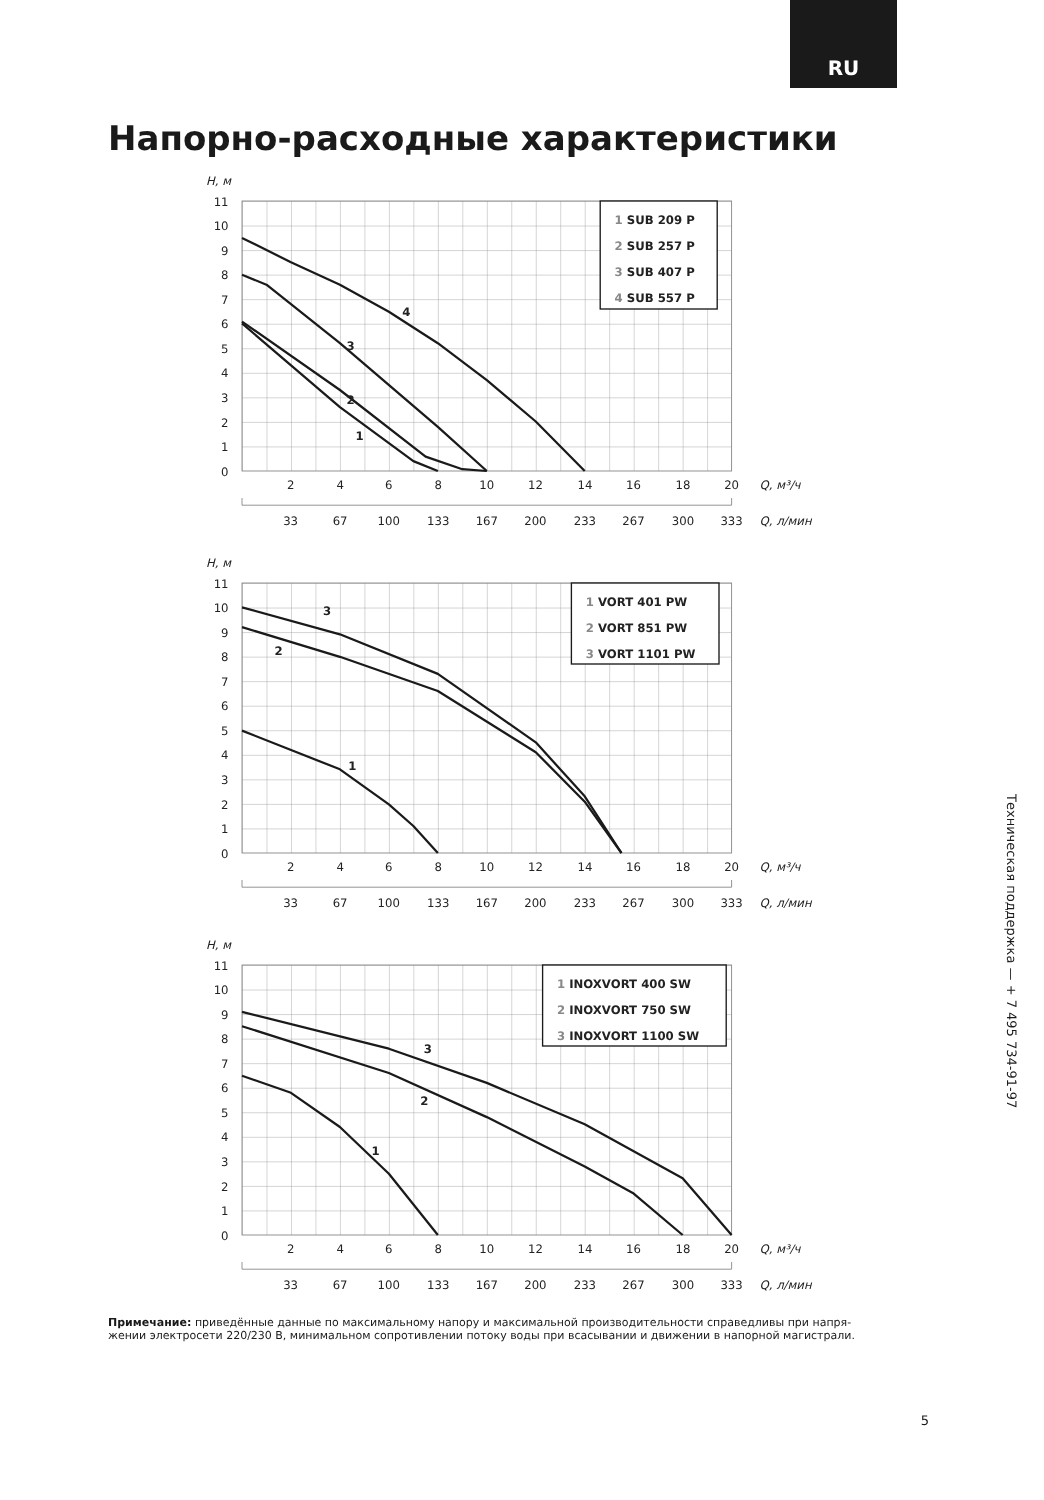RU
Напорно-расходные характеристики
H, м
0
1
2
3
4
5
6
7
8
9
10
11
2
4
6
8
10
12
14
16
18
20
Q, м³/ч
33
67
100
133
167
200
233
267
300
333
Q, л/мин
4
3
2
1
1 SUB 209 P
2 SUB 257 P
3 SUB 407 P
4 SUB 557 P
H, м
0
1
2
3
4
5
6
7
8
9
10
11
2
4
6
8
10
12
14
16
18
20
Q, м³/ч
33
67
100
133
167
200
233
267
300
333
Q, л/мин
3
2
1
1 VORT 401 PW
2 VORT 851 PW
3 VORT 1101 PW
H, м
0
1
2
3
4
5
6
7
8
9
10
11
2
4
6
8
10
12
14
16
18
20
Q, м³/ч
33
67
100
133
167
200
233
267
300
333
Q, л/мин
3
2
1
1 INOXVORT 400 SW
2 INOXVORT 750 SW
3 INOXVORT 1100 SW
Примечание: приведённые данные по максимальному напору и максимальной производительности справедливы при напря-
жении электросети 220/230 В, минимальном сопротивлении потоку воды при всасывании и движении в напорной магистрали.
Техническая поддержка — + 7 495 734-91-97
5